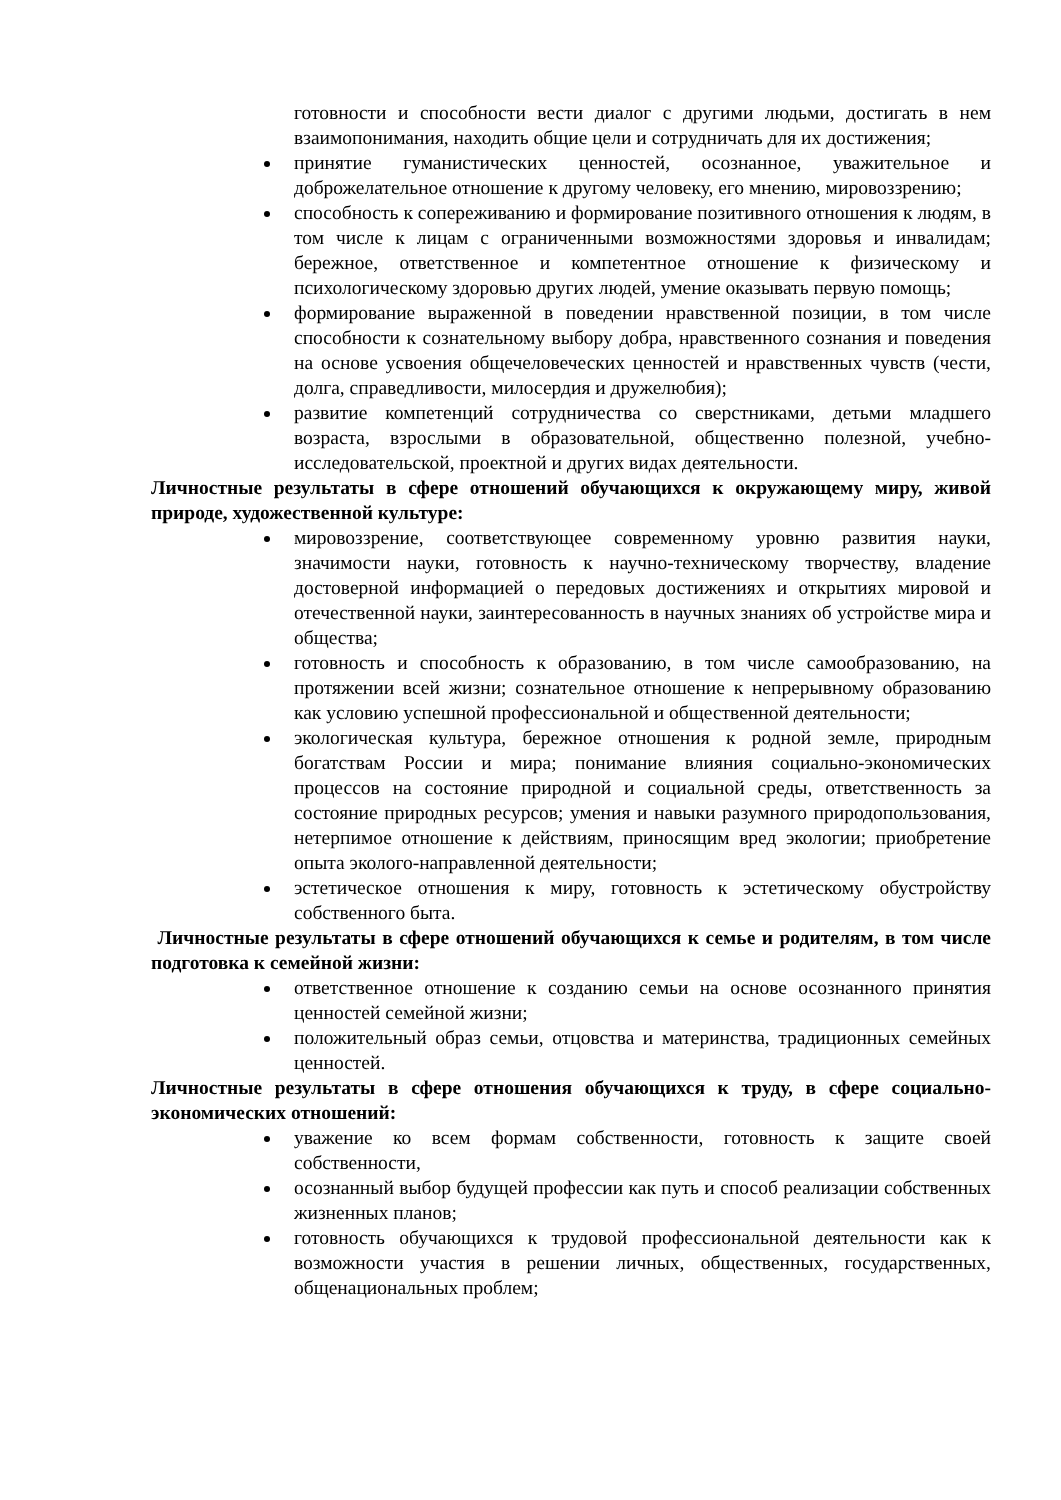готовности и способности вести диалог с другими людьми, достигать в нем взаимопонимания, находить общие цели и сотрудничать для их достижения;
принятие гуманистических ценностей, осознанное, уважительное и доброжелательное отношение к другому человеку, его мнению, мировоззрению;
способность к сопереживанию и формирование позитивного отношения к людям, в том числе к лицам с ограниченными возможностями здоровья и инвалидам; бережное, ответственное и компетентное отношение к физическому и психологическому здоровью других людей, умение оказывать первую помощь;
формирование выраженной в поведении нравственной позиции, в том числе способности к сознательному выбору добра, нравственного сознания и поведения на основе усвоения общечеловеческих ценностей и нравственных чувств (чести, долга, справедливости, милосердия и дружелюбия);
развитие компетенций сотрудничества со сверстниками, детьми младшего возраста, взрослыми в образовательной, общественно полезной, учебно-исследовательской, проектной и других видах деятельности.
Личностные результаты в сфере отношений обучающихся к окружающему миру, живой природе, художественной культуре:
мировоззрение, соответствующее современному уровню развития науки, значимости науки, готовность к научно-техническому творчеству, владение достоверной информацией о передовых достижениях и открытиях мировой и отечественной науки, заинтересованность в научных знаниях об устройстве мира и общества;
готовность и способность к образованию, в том числе самообразованию, на протяжении всей жизни; сознательное отношение к непрерывному образованию как условию успешной профессиональной и общественной деятельности;
экологическая культура, бережное отношения к родной земле, природным богатствам России и мира; понимание влияния социально-экономических процессов на состояние природной и социальной среды, ответственность за состояние природных ресурсов; умения и навыки разумного природопользования, нетерпимое отношение к действиям, приносящим вред экологии; приобретение опыта эколого-направленной деятельности;
эстетическое отношения к миру, готовность к эстетическому обустройству собственного быта.
Личностные результаты в сфере отношений обучающихся к семье и родителям, в том числе подготовка к семейной жизни:
ответственное отношение к созданию семьи на основе осознанного принятия ценностей семейной жизни;
положительный образ семьи, отцовства и материнства, традиционных семейных ценностей.
Личностные результаты в сфере отношения обучающихся к труду, в сфере социально-экономических отношений:
уважение ко всем формам собственности, готовность к защите своей собственности,
осознанный выбор будущей профессии как путь и способ реализации собственных жизненных планов;
готовность обучающихся к трудовой профессиональной деятельности как к возможности участия в решении личных, общественных, государственных, общенациональных проблем;